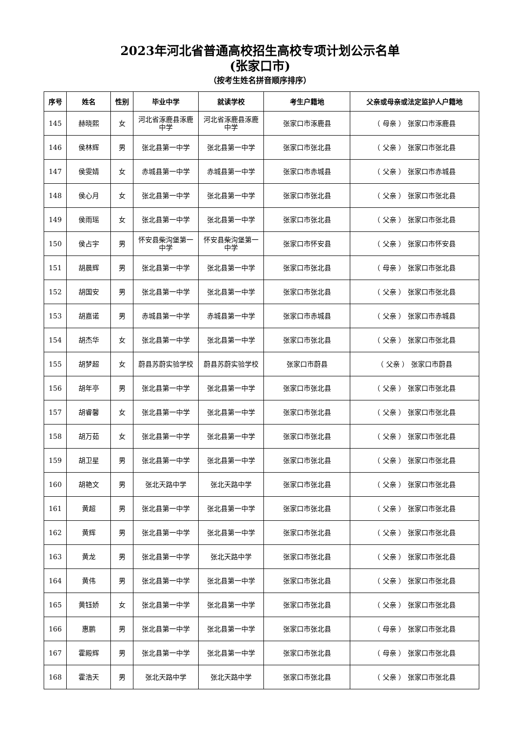2023年河北省普通高校招生高校专项计划公示名单
(张家口市)
（按考生姓名拼音顺序排序）
| 序号 | 姓名 | 性别 | 毕业中学 | 就读学校 | 考生户籍地 | 父亲或母亲或法定监护人户籍地 |
| --- | --- | --- | --- | --- | --- | --- |
| 145 | 赫晓熙 | 女 | 河北省涿鹿县涿鹿中学 | 河北省涿鹿县涿鹿中学 | 张家口市涿鹿县 | （ 母亲 ） 张家口市涿鹿县 |
| 146 | 侯林辉 | 男 | 张北县第一中学 | 张北县第一中学 | 张家口市张北县 | （ 父亲 ） 张家口市张北县 |
| 147 | 侯雯婧 | 女 | 赤城县第一中学 | 赤城县第一中学 | 张家口市赤城县 | （ 父亲 ） 张家口市赤城县 |
| 148 | 侯心月 | 女 | 张北县第一中学 | 张北县第一中学 | 张家口市张北县 | （ 父亲 ） 张家口市张北县 |
| 149 | 侯雨瑶 | 女 | 张北县第一中学 | 张北县第一中学 | 张家口市张北县 | （ 父亲 ） 张家口市张北县 |
| 150 | 侯占宇 | 男 | 怀安县柴沟堡第一中学 | 怀安县柴沟堡第一中学 | 张家口市怀安县 | （ 父亲 ） 张家口市怀安县 |
| 151 | 胡晨辉 | 男 | 张北县第一中学 | 张北县第一中学 | 张家口市张北县 | （ 母亲 ） 张家口市张北县 |
| 152 | 胡国安 | 男 | 张北县第一中学 | 张北县第一中学 | 张家口市张北县 | （ 父亲 ） 张家口市张北县 |
| 153 | 胡嘉诺 | 男 | 赤城县第一中学 | 赤城县第一中学 | 张家口市赤城县 | （ 父亲 ） 张家口市赤城县 |
| 154 | 胡杰华 | 女 | 张北县第一中学 | 张北县第一中学 | 张家口市张北县 | （ 父亲 ） 张家口市张北县 |
| 155 | 胡梦超 | 女 | 蔚县苏蔚实验学校 | 蔚县苏蔚实验学校 | 张家口市蔚县 | （ 父亲 ） 张家口市蔚县 |
| 156 | 胡年亭 | 男 | 张北县第一中学 | 张北县第一中学 | 张家口市张北县 | （ 父亲 ） 张家口市张北县 |
| 157 | 胡睿馨 | 女 | 张北县第一中学 | 张北县第一中学 | 张家口市张北县 | （ 父亲 ） 张家口市张北县 |
| 158 | 胡万茹 | 女 | 张北县第一中学 | 张北县第一中学 | 张家口市张北县 | （ 父亲 ） 张家口市张北县 |
| 159 | 胡卫星 | 男 | 张北县第一中学 | 张北县第一中学 | 张家口市张北县 | （ 父亲 ） 张家口市张北县 |
| 160 | 胡艳文 | 男 | 张北天路中学 | 张北天路中学 | 张家口市张北县 | （ 父亲 ） 张家口市张北县 |
| 161 | 黄超 | 男 | 张北县第一中学 | 张北县第一中学 | 张家口市张北县 | （ 父亲 ） 张家口市张北县 |
| 162 | 黄辉 | 男 | 张北县第一中学 | 张北县第一中学 | 张家口市张北县 | （ 父亲 ） 张家口市张北县 |
| 163 | 黄龙 | 男 | 张北县第一中学 | 张北天路中学 | 张家口市张北县 | （ 父亲 ） 张家口市张北县 |
| 164 | 黄伟 | 男 | 张北县第一中学 | 张北县第一中学 | 张家口市张北县 | （ 父亲 ） 张家口市张北县 |
| 165 | 黄钰娇 | 女 | 张北县第一中学 | 张北县第一中学 | 张家口市张北县 | （ 父亲 ） 张家口市张北县 |
| 166 | 惠鹏 | 男 | 张北县第一中学 | 张北县第一中学 | 张家口市张北县 | （ 母亲 ） 张家口市张北县 |
| 167 | 霍殿辉 | 男 | 张北县第一中学 | 张北县第一中学 | 张家口市张北县 | （ 母亲 ） 张家口市张北县 |
| 168 | 霍浩天 | 男 | 张北天路中学 | 张北天路中学 | 张家口市张北县 | （ 父亲 ） 张家口市张北县 |